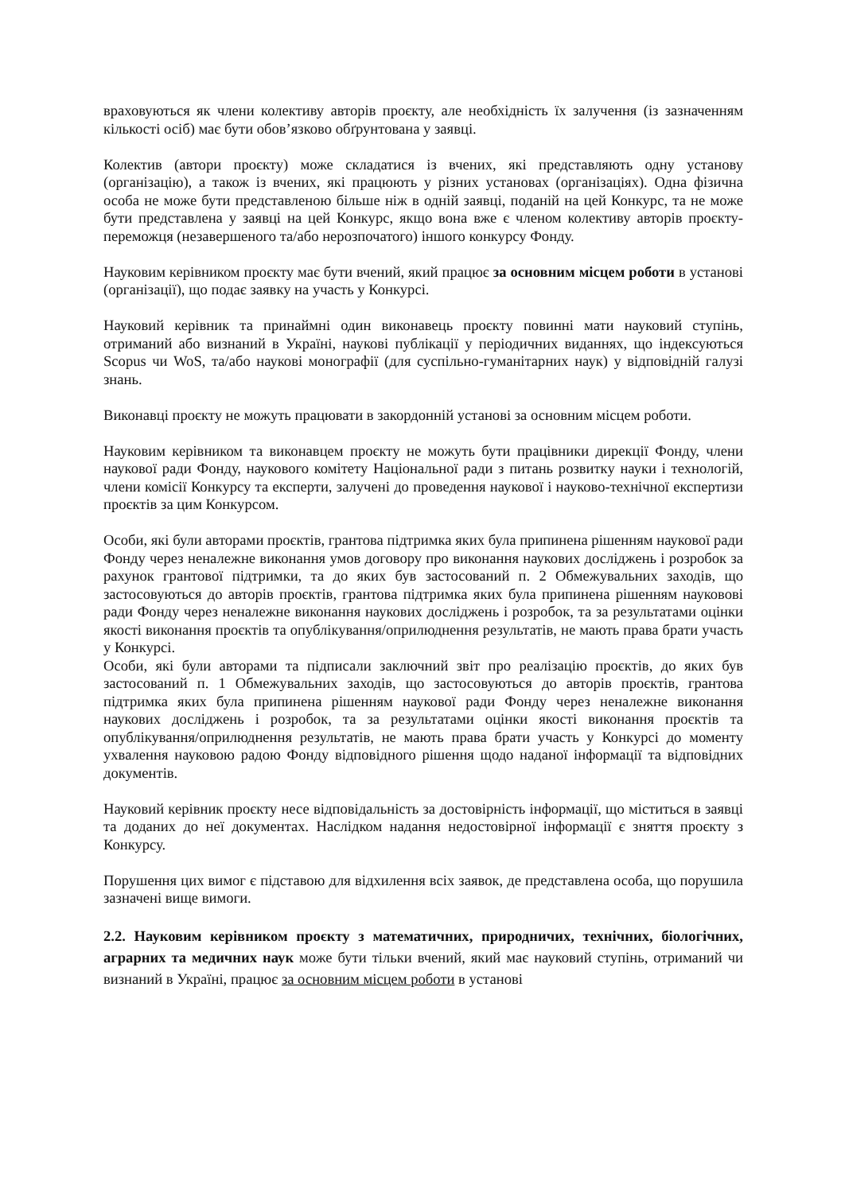враховуються як члени колективу авторів проєкту, але необхідність їх залучення (із зазначенням кількості осіб) має бути обов’язково обґрунтована у заявці.
Колектив (автори проєкту) може складатися із вчених, які представляють одну установу (організацію), а також із вчених, які працюють у різних установах (організаціях). Одна фізична особа не може бути представленою більше ніж в одній заявці, поданій на цей Конкурс, та не може бути представлена у заявці на цей Конкурс, якщо вона вже є членом колективу авторів проєкту-переможця (незавершеного та/або нерозпочатого) іншого конкурсу Фонду.
Науковим керівником проєкту має бути вчений, який працює за основним місцем роботи в установі (організації), що подає заявку на участь у Конкурсі.
Науковий керівник та принаймні один виконавець проєкту повинні мати науковий ступінь, отриманий або визнаний в Україні, наукові публікації у періодичних виданнях, що індексуються Scopus чи WoS, та/або наукові монографії (для суспільно-гуманітарних наук) у відповідній галузі знань.
Виконавці проєкту не можуть працювати в закордонній установі за основним місцем роботи.
Науковим керівником та виконавцем проєкту не можуть бути працівники дирекції Фонду, члени наукової ради Фонду, наукового комітету Національної ради з питань розвитку науки і технологій, члени комісії Конкурсу та експерти, залучені до проведення наукової і науково-технічної експертизи проєктів за цим Конкурсом.
Особи, які були авторами проєктів, грантова підтримка яких була припинена рішенням наукової ради Фонду через неналежне виконання умов договору про виконання наукових досліджень і розробок за рахунок грантової підтримки, та до яких був застосований п. 2 Обмежувальних заходів, що застосовуються до авторів проєктів, грантова підтримка яких була припинена рішенням науковові ради Фонду через неналежне виконання наукових досліджень і розробок, та за результатами оцінки якості виконання проєктів та опублікування/оприлюднення результатів, не мають права брати участь у Конкурсі.
Особи, які були авторами та підписали заключний звіт про реалізацію проєктів, до яких був застосований п. 1 Обмежувальних заходів, що застосовуються до авторів проєктів, грантова підтримка яких була припинена рішенням наукової ради Фонду через неналежне виконання наукових досліджень і розробок, та за результатами оцінки якості виконання проєктів та опублікування/оприлюднення результатів, не мають права брати участь у Конкурсі до моменту ухвалення науковою радою Фонду відповідного рішення щодо наданої інформації та відповідних документів.
Науковий керівник проєкту несе відповідальність за достовірність інформації, що міститься в заявці та доданих до неї документах. Наслідком надання недостовірної інформації є зняття проєкту з Конкурсу.
Порушення цих вимог є підставою для відхилення всіх заявок, де представлена особа, що порушила зазначені вище вимоги.
2.2. Науковим керівником проєкту з математичних, природничих, технічних, біологічних, аграрних та медичних наук може бути тільки вчений, який має науковий ступінь, отриманий чи визнаний в Україні, працює за основним місцем роботи в установі